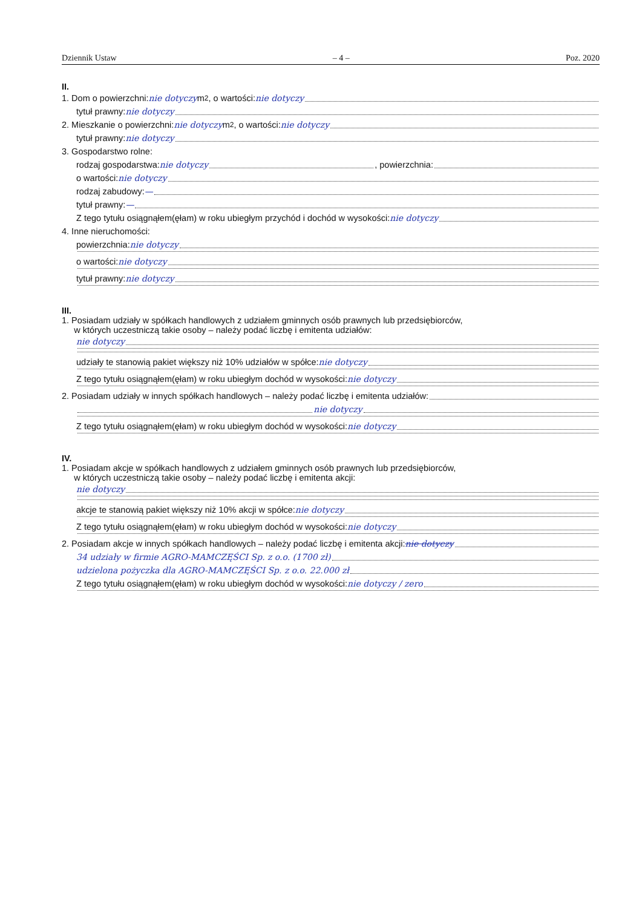Dziennik Ustaw – 4 – Poz. 2020
II.
1. Dom o powierzchni: nie dotyczy m<sup>2</sup>, o wartości: nie dotyczy
tytuł prawny: nie dotyczy
2. Mieszkanie o powierzchni: nie dotyczy m<sup>2</sup>, o wartości: nie dotyczy
tytuł prawny: nie dotyczy
3. Gospodarstwo rolne:
rodzaj gospodarstwa: nie dotyczy , powierzchnia:
o wartości: nie dotyczy
rodzaj zabudowy: —
tytuł prawny: —
Z tego tytułu osiągnąłem(ęłam) w roku ubiegłym przychód i dochód w wysokości: nie dotyczy
4. Inne nieruchomości:
powierzchnia: nie dotyczy
o wartości: nie dotyczy
tytuł prawny: nie dotyczy
III.
1. Posiadam udziały w spółkach handlowych z udziałem gminnych osób prawnych lub przedsiębiorców,
w których uczestniczą takie osoby – należy podać liczbę i emitenta udziałów:
nie dotyczy
udziały te stanowią pakiet większy niż 10% udziałów w spółce: nie dotyczy
Z tego tytułu osiągnąłem(ęłam) w roku ubiegłym dochód w wysokości: nie dotyczy
2. Posiadam udziały w innych spółkach handlowych – należy podać liczbę i emitenta udziałów:
nie dotyczy
Z tego tytułu osiągnąłem(ęłam) w roku ubiegłym dochód w wysokości: nie dotyczy
IV.
1. Posiadam akcje w spółkach handlowych z udziałem gminnych osób prawnych lub przedsiębiorców,
w których uczestniczą takie osoby – należy podać liczbę i emitenta akcji:
nie dotyczy
akcje te stanowią pakiet większy niż 10% akcji w spółce: nie dotyczy
Z tego tytułu osiągnąłem(ęłam) w roku ubiegłym dochód w wysokości: nie dotyczy
2. Posiadam akcje w innych spółkach handlowych – należy podać liczbę i emitenta akcji: nie dotyczy
34 udziały w firmie AGRO-MAMCZĘŚCI Sp. z o.o. (1700 zł)
udzielona pożyczka dla AGRO-MAMCZĘŚCI Sp. z o.o. 22.000 zł
Z tego tytułu osiągnąłem(ęłam) w roku ubiegłym dochód w wysokości: nie dotyczy / zero